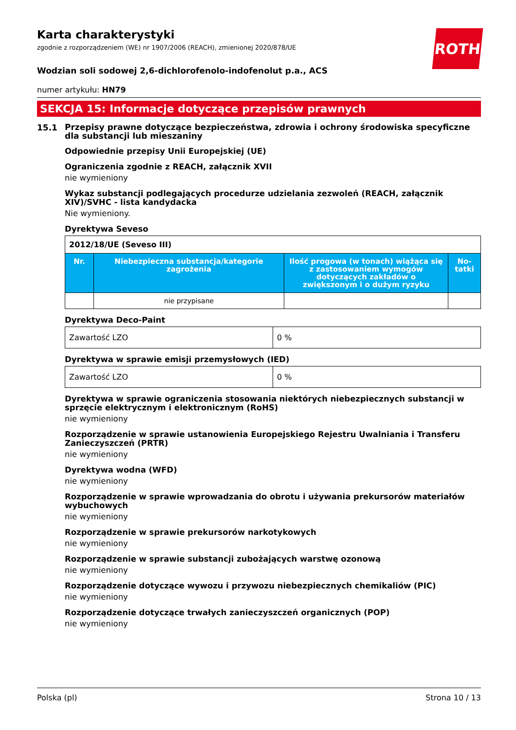ROTH
Karta charakterystyki
zgodnie z rozporządzeniem (WE) nr 1907/2006 (REACH), zmienionej 2020/878/UE
Wodzian soli sodowej 2,6-dichlorofenolo-indofenolut p.a., ACS
numer artykułu: HN79
SEKCJA 15: Informacje dotyczące przepisów prawnych
15.1
Przepisy prawne dotyczące bezpieczeństwa, zdrowia i ochrony środowiska specyficzne dla substancji lub mieszaniny
Odpowiednie przepisy Unii Europejskiej (UE)
Ograniczenia zgodnie z REACH, załącznik XVII
nie wymieniony
Wykaz substancji podlegających procedurze udzielania zezwoleń (REACH, załącznik XIV)/SVHC - lista kandydacka
Nie wymieniony.
Dyrektywa Seveso
| 2012/18/UE (Seveso III) | | | |
| Nr. | Niebezpieczna substancja/kategorie zagrożenia | Ilość progowa (w tonach) wiążąca się z zastosowaniem wymogów dotyczących zakładów o zwiększonym i o dużym ryzyku | No-tatki |
| | nie przypisane | | |
Dyrektywa Deco-Paint
| Zawartość LZO | 0 % |
Dyrektywa w sprawie emisji przemysłowych (IED)
| Zawartość LZO | 0 % |
Dyrektywa w sprawie ograniczenia stosowania niektórych niebezpiecznych substancji w sprzęcie elektrycznym i elektronicznym (RoHS)
nie wymieniony
Rozporządzenie w sprawie ustanowienia Europejskiego Rejestru Uwalniania i Transferu Zanieczyszczeń (PRTR)
nie wymieniony
Dyrektywa wodna (WFD)
nie wymieniony
Rozporządzenie w sprawie wprowadzania do obrotu i używania prekursorów materiałów wybuchowych
nie wymieniony
Rozporządzenie w sprawie prekursorów narkotykowych
nie wymieniony
Rozporządzenie w sprawie substancji zubożających warstwę ozonową
nie wymieniony
Rozporządzenie dotyczące wywozu i przywozu niebezpiecznych chemikaliów (PIC)
nie wymieniony
Rozporządzenie dotyczące trwałych zanieczyszczeń organicznych (POP)
nie wymieniony
Polska (pl) Strona 10 / 13